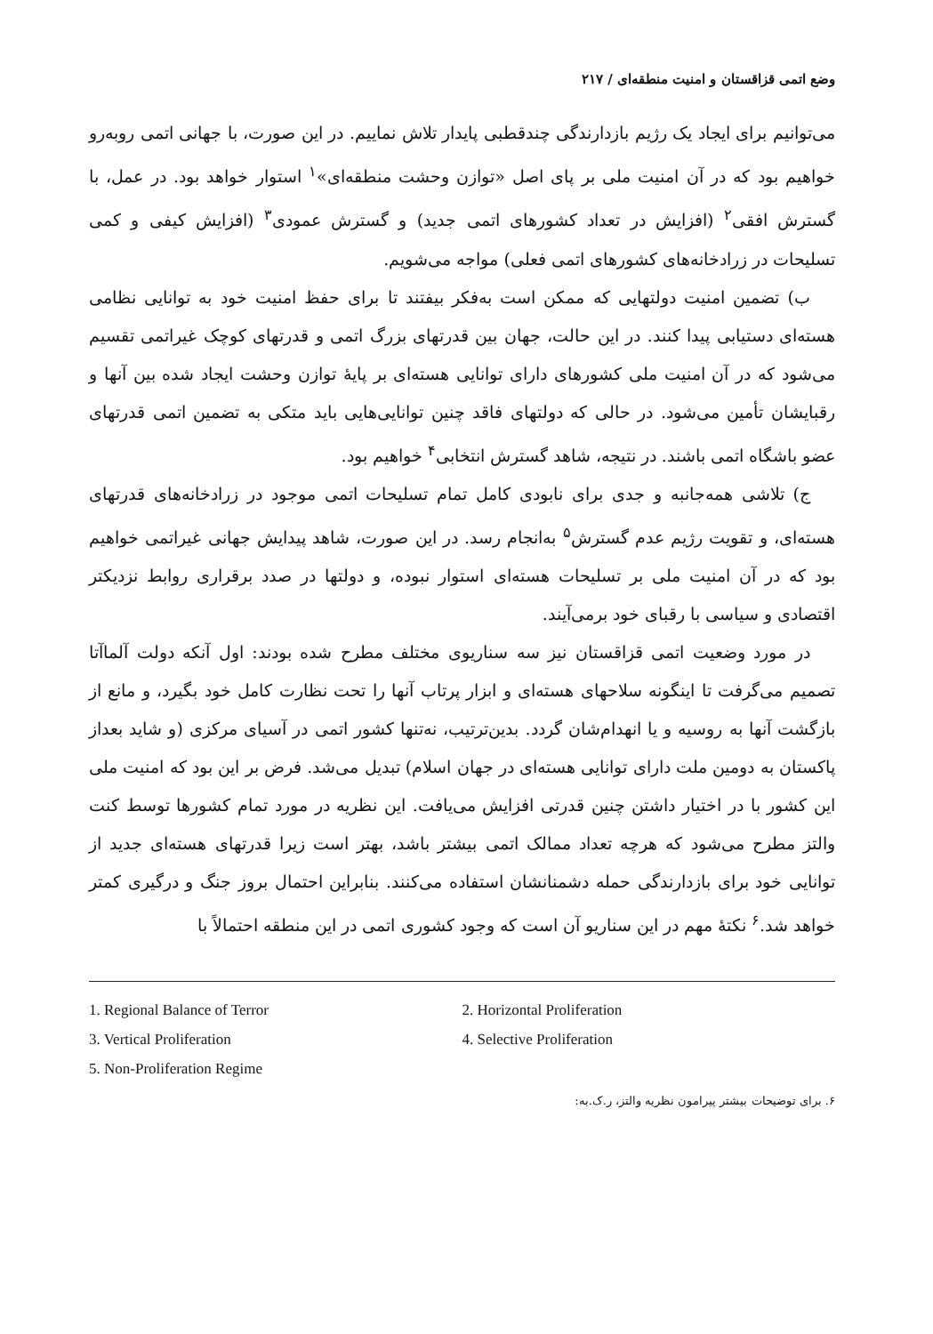وضع اتمی قزاقستان و امنیت منطقه‌ای / ۲۱۷
می‌توانیم برای ایجاد یک رژیم بازدارندگی چندقطبی پایدار تلاش نماییم. در این صورت، با جهانی اتمی روبه‌رو خواهیم بود که در آن امنیت ملی بر پای اصل «توازن وحشت منطقه‌ای»<sup>۱</sup> استوار خواهد بود. در عمل، با گسترش افقی<sup>۲</sup> (افزایش در تعداد کشورهای اتمی جدید) و گسترش عمودی<sup>۳</sup> (افزایش کیفی و کمی تسلیحات در زرادخانه‌های کشورهای اتمی فعلی) مواجه می‌شویم.
ب) تضمین امنیت دولتهایی که ممکن است به‌فکر بیفتند تا برای حفظ امنیت خود به توانایی نظامی هسته‌ای دستیابی پیدا کنند. در این حالت، جهان بین قدرتهای بزرگ اتمی و قدرتهای کوچک غیراتمی تقسیم می‌شود که در آن امنیت ملی کشورهای دارای توانایی هسته‌ای بر پایهٔ توازن وحشت ایجاد شده بین آنها و رقبایشان تأمین می‌شود. در حالی که دولتهای فاقد چنین توانایی‌هایی باید متکی به تضمین اتمی قدرتهای عضو باشگاه اتمی باشند. در نتیجه، شاهد گسترش انتخابی<sup>۴</sup> خواهیم بود.
ج) تلاشی همه‌جانبه و جدی برای نابودی کامل تمام تسلیحات اتمی موجود در زرادخانه‌های قدرتهای هسته‌ای، و تقویت رژیم عدم گسترش<sup>۵</sup> به‌انجام رسد. در این صورت، شاهد پیدایش جهانی غیراتمی خواهیم بود که در آن امنیت ملی بر تسلیحات هسته‌ای استوار نبوده، و دولتها در صدد برقراری روابط نزدیکتر اقتصادی و سیاسی با رقبای خود برمی‌آیند.
در مورد وضعیت اتمی قزاقستان نیز سه سناریوی مختلف مطرح شده بودند: اول آنکه دولت آلماآتا تصمیم می‌گرفت تا اینگونه سلاحهای هسته‌ای و ابزار پرتاب آنها را تحت نظارت کامل خود بگیرد، و مانع از بازگشت آنها به روسیه و یا انهدام‌شان گردد. بدین‌ترتیب، نه‌تنها کشور اتمی در آسیای مرکزی (و شاید بعداز پاکستان به دومین ملت دارای توانایی هسته‌ای در جهان اسلام) تبدیل می‌شد. فرض بر این بود که امنیت ملی این کشور با در اختیار داشتن چنین قدرتی افزایش می‌یافت. این نظریه در مورد تمام کشورها توسط کنت والتز مطرح می‌شود که هرچه تعداد ممالک اتمی بیشتر باشد، بهتر است زیرا قدرتهای هسته‌ای جدید از توانایی خود برای بازدارندگی حمله دشمنانشان استفاده می‌کنند. بنابراین احتمال بروز جنگ و درگیری کمتر خواهد شد.<sup>۶</sup> نکتهٔ مهم در این سناریو آن است که وجود کشوری اتمی در این منطقه احتمالاً با
1. Regional Balance of Terror
2. Horizontal Proliferation
3. Vertical Proliferation
4. Selective Proliferation
5. Non-Proliferation Regime
۶. برای توضیحات بیشتر پیرامون نظریه والتز، ر.ک.به: